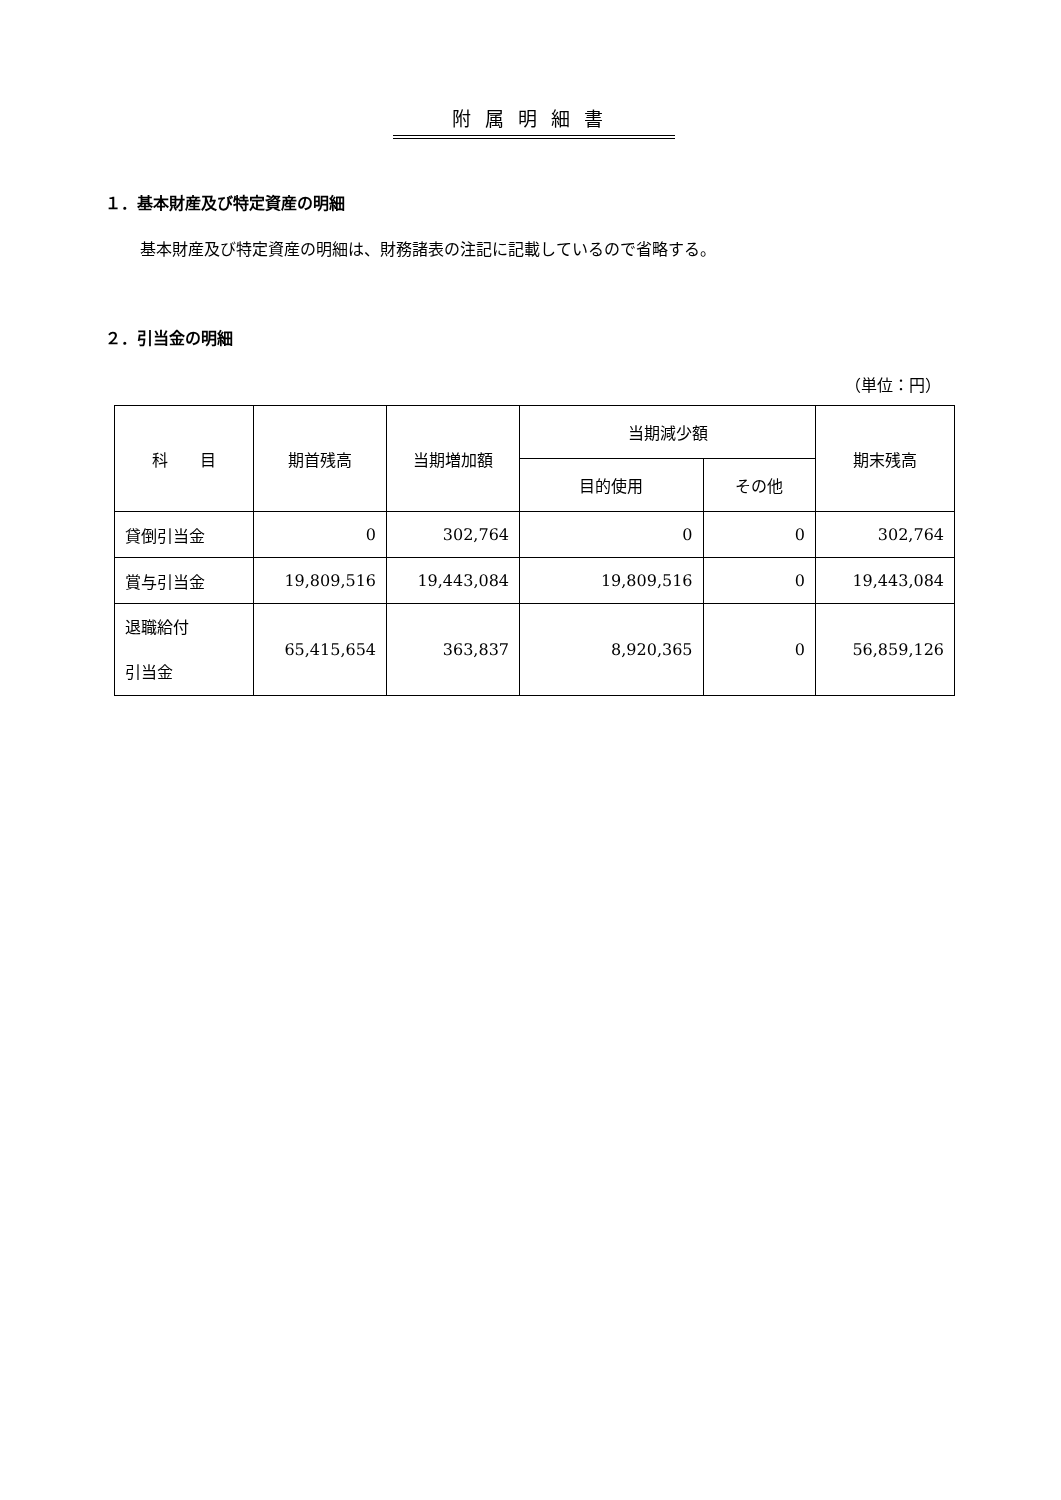附属明細書
１．基本財産及び特定資産の明細
基本財産及び特定資産の明細は、財務諸表の注記に記載しているので省略する。
２．引当金の明細
（単位：円）
| 科 目 | 期首残高 | 当期増加額 | 当期減少額 | | 期末残高 |
| --- | --- | --- | --- | --- | --- |
| | | | 目的使用 | その他 | |
| 貸倒引当金 | 0 | 302,764 | 0 | 0 | 302,764 |
| 賞与引当金 | 19,809,516 | 19,443,084 | 19,809,516 | 0 | 19,443,084 |
| 退職給付 引当金 | 65,415,654 | 363,837 | 8,920,365 | 0 | 56,859,126 |